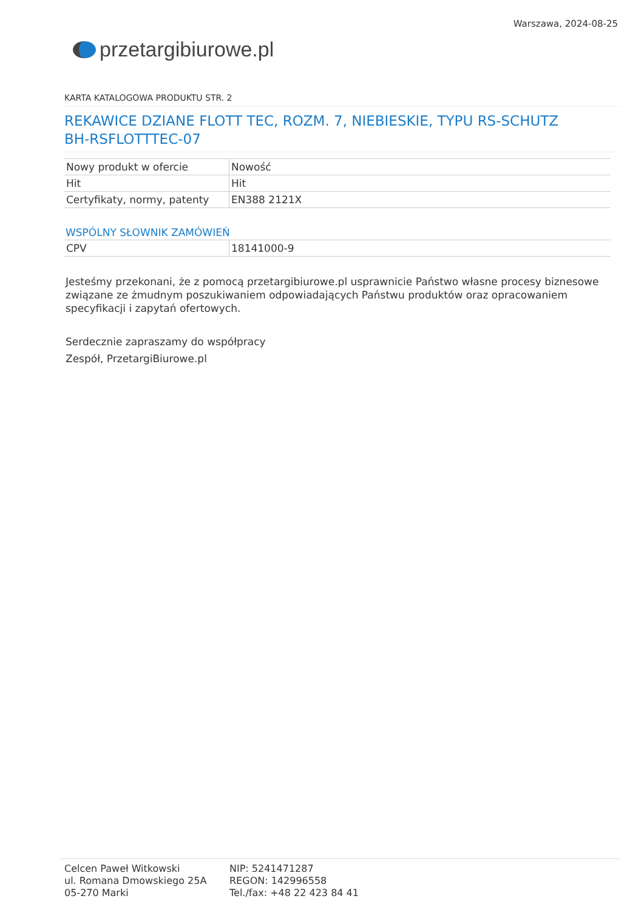przetargi biurowe.pl
Warszawa, 2024-08-25
KARTA KATALOGOWA PRODUKTU STR. 2
REKAWICE DZIANE FLOTT TEC, ROZM. 7, NIEBIESKIE, TYPU RS-SCHUTZ BH-RSFLOTTTEC-07
| Nowy produkt w ofercie | Nowość |
| Hit | Hit |
| Certyfikaty, normy, patenty | EN388 2121X |
WSPÓLNY SŁOWNIK ZAMÓWIEŃ
| CPV | 18141000-9 |
Jesteśmy przekonani, że z pomocą przetargibiurowe.pl usprawnicie Państwo własne procesy biznesowe związane ze żmudnym poszukiwaniem odpowiadających Państwu produktów oraz opracowaniem specyfikacji i zapytań ofertowych.
Serdecznie zapraszamy do współpracy
Zespół, PrzetargiBiurowe.pl
Celcen Paweł Witkowski
ul. Romana Dmowskiego 25A
05-270 Marki
NIP: 5241471287
REGON: 142996558
Tel./fax: +48 22 423 84 41